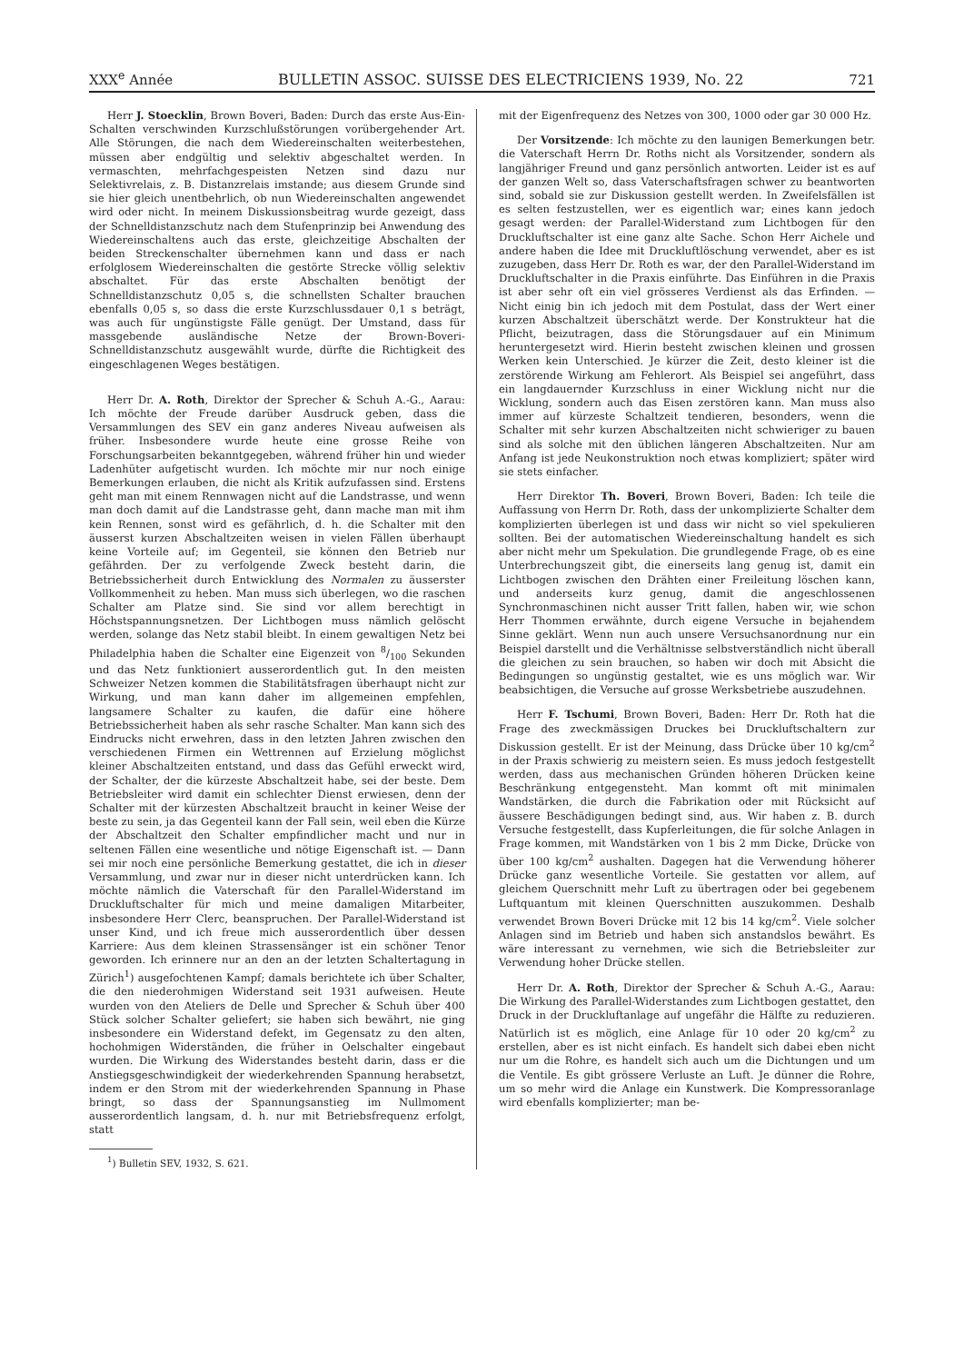XXX<sup>e</sup> Année BULLETIN ASSOC. SUISSE DES ELECTRICIENS 1939, No. 22 721
Herr J. Stoecklin, Brown Boveri, Baden: Durch das erste Aus-Ein-Schalten verschwinden Kurzschlußstörungen vorübergehender Art. Alle Störungen, die nach dem Wiedereinschalten weiterbestehen, müssen aber endgültig und selektiv abgeschaltet werden. In vermaschten, mehrfachgespeisten Netzen sind dazu nur Selektivrelais, z. B. Distanzrelais imstande; aus diesem Grunde sind sie hier gleich unentbehrlich, ob nun Wiedereinschalten angewendet wird oder nicht. In meinem Diskussionsbeitrag wurde gezeigt, dass der Schnelldistanzschutz nach dem Stufenprinzip bei Anwendung des Wiedereinschaltens auch das erste, gleichzeitige Abschalten der beiden Streckenschalter übernehmen kann und dass er nach erfolglosem Wiedereinschalten die gestörte Strecke völlig selektiv abschaltet. Für das erste Abschalten benötigt der Schnelldistanzschutz 0,05 s, die schnellsten Schalter brauchen ebenfalls 0,05 s, so dass die erste Kurzschlussdauer 0,1 s beträgt, was auch für ungünstigste Fälle genügt. Der Umstand, dass für massgebende ausländische Netze der Brown-Boveri-Schnelldistanzschutz ausgewählt wurde, dürfte die Richtigkeit des eingeschlagenen Weges bestätigen.
Herr Dr. A. Roth, Direktor der Sprecher & Schuh A.-G., Aarau: Ich möchte der Freude darüber Ausdruck geben, dass die Versammlungen des SEV ein ganz anderes Niveau aufweisen als früher. Insbesondere wurde heute eine grosse Reihe von Forschungsarbeiten bekanntgegeben, während früher hin und wieder Ladenhüter aufgetischt wurden. Ich möchte mir nur noch einige Bemerkungen erlauben, die nicht als Kritik aufzufassen sind. Erstens geht man mit einem Rennwagen nicht auf die Landstrasse, und wenn man doch damit auf die Landstrasse geht, dann mache man mit ihm kein Rennen, sonst wird es gefährlich, d. h. die Schalter mit den äusserst kurzen Abschaltzeiten weisen in vielen Fällen überhaupt keine Vorteile auf; im Gegenteil, sie können den Betrieb nur gefährden. Der zu verfolgende Zweck besteht darin, die Betriebssicherheit durch Entwicklung des Normalen zu äusserster Vollkommenheit zu heben. Man muss sich überlegen, wo die raschen Schalter am Platze sind. Sie sind vor allem berechtigt in Höchstspannungsnetzen. Der Lichtbogen muss nämlich gelöscht werden, solange das Netz stabil bleibt. In einem gewaltigen Netz bei Philadelphia haben die Schalter eine Eigenzeit von 8/100 Sekunden und das Netz funktioniert ausserordentlich gut. In den meisten Schweizer Netzen kommen die Stabilitätsfragen überhaupt nicht zur Wirkung, und man kann daher im allgemeinen empfehlen, langsamere Schalter zu kaufen, die dafür eine höhere Betriebssicherheit haben als sehr rasche Schalter. Man kann sich des Eindrucks nicht erwehren, dass in den letzten Jahren zwischen den verschiedenen Firmen ein Wettrennen auf Erzielung möglichst kleiner Abschaltzeiten entstand, und dass das Gefühl erweckt wird, der Schalter, der die kürzeste Abschaltzeit habe, sei der beste. Dem Betriebsleiter wird damit ein schlechter Dienst erwiesen, denn der Schalter mit der kürzesten Abschaltzeit braucht in keiner Weise der beste zu sein, ja das Gegenteil kann der Fall sein, weil eben die Kürze der Abschaltzeit den Schalter empfindlicher macht und nur in seltenen Fällen eine wesentliche und nötige Eigenschaft ist. — Dann sei mir noch eine persönliche Bemerkung gestattet, die ich in dieser Versammlung, und zwar nur in dieser nicht unterdrücken kann. Ich möchte nämlich die Vaterschaft für den Parallel-Widerstand im Druckluftschalter für mich und meine damaligen Mitarbeiter, insbesondere Herr Clerc, beanspruchen. Der Parallel-Widerstand ist unser Kind, und ich freue mich ausserordentlich über dessen Karriere: Aus dem kleinen Strassensänger ist ein schöner Tenor geworden. Ich erinnere nur an den an der letzten Schaltertagung in Zürich<sup>1</sup>) ausgefochtenen Kampf; damals berichtete ich über Schalter, die den niederohmigen Widerstand seit 1931 aufweisen. Heute wurden von den Ateliers de Delle und Sprecher & Schuh über 400 Stück solcher Schalter geliefert; sie haben sich bewährt, nie ging insbesondere ein Widerstand defekt, im Gegensatz zu den alten, hochohmigen Widerständen, die früher in Oelschalter eingebaut wurden. Die Wirkung des Widerstandes besteht darin, dass er die Anstiegsgeschwindigkeit der wiederkehrenden Spannung herabsetzt, indem er den Strom mit der wiederkehrenden Spannung in Phase bringt, so dass der Spannungsanstieg im Nullmoment ausserordentlich langsam, d. h. nur mit Betriebsfrequenz erfolgt, statt
<sup>1</sup>) Bulletin SEV, 1932, S. 621.
mit der Eigenfrequenz des Netzes von 300, 1000 oder gar 30 000 Hz.
Der Vorsitzende: Ich möchte zu den launigen Bemerkungen betr. die Vaterschaft Herrn Dr. Roths nicht als Vorsitzender, sondern als langjähriger Freund und ganz persönlich antworten. Leider ist es auf der ganzen Welt so, dass Vaterschaftsfragen schwer zu beantworten sind, sobald sie zur Diskussion gestellt werden. In Zweifelsfällen ist es selten festzustellen, wer es eigentlich war; eines kann jedoch gesagt werden: der Parallel-Widerstand zum Lichtbogen für den Druckluftschalter ist eine ganz alte Sache. Schon Herr Aichele und andere haben die Idee mit Druckluftlöschung verwendet, aber es ist zuzugeben, dass Herr Dr. Roth es war, der den Parallel-Widerstand im Druckluftschalter in die Praxis einführte. Das Einführen in die Praxis ist aber sehr oft ein viel grösseres Verdienst als das Erfinden. — Nicht einig bin ich jedoch mit dem Postulat, dass der Wert einer kurzen Abschaltzeit überschätzt werde. Der Konstrukteur hat die Pflicht, beizutragen, dass die Störungsdauer auf ein Minimum heruntergesetzt wird. Hierin besteht zwischen kleinen und grossen Werken kein Unterschied. Je kürzer die Zeit, desto kleiner ist die zerstörende Wirkung am Fehlerort. Als Beispiel sei angeführt, dass ein langdauernder Kurzschluss in einer Wicklung nicht nur die Wicklung, sondern auch das Eisen zerstören kann. Man muss also immer auf kürzeste Schaltzeit tendieren, besonders, wenn die Schalter mit sehr kurzen Abschaltzeiten nicht schwieriger zu bauen sind als solche mit den üblichen längeren Abschaltzeiten. Nur am Anfang ist jede Neukonstruktion noch etwas kompliziert; später wird sie stets einfacher.
Herr Direktor Th. Boveri, Brown Boveri, Baden: Ich teile die Auffassung von Herrn Dr. Roth, dass der unkomplizierte Schalter dem komplizierten überlegen ist und dass wir nicht so viel spekulieren sollten. Bei der automatischen Wiedereinschaltung handelt es sich aber nicht mehr um Spekulation. Die grundlegende Frage, ob es eine Unterbrechungszeit gibt, die einerseits lang genug ist, damit ein Lichtbogen zwischen den Drähten einer Freileitung löschen kann, und anderseits kurz genug, damit die angeschlossenen Synchronmaschinen nicht ausser Tritt fallen, haben wir, wie schon Herr Thommen erwähnte, durch eigene Versuche in bejahendem Sinne geklärt. Wenn nun auch unsere Versuchsanordnung nur ein Beispiel darstellt und die Verhältnisse selbstverständlich nicht überall die gleichen zu sein brauchen, so haben wir doch mit Absicht die Bedingungen so ungünstig gestaltet, wie es uns möglich war. Wir beabsichtigen, die Versuche auf grosse Werksbetriebe auszudehnen.
Herr F. Tschumi, Brown Boveri, Baden: Herr Dr. Roth hat die Frage des zweckmässigen Druckes bei Druckluftschaltern zur Diskussion gestellt. Er ist der Meinung, dass Drücke über 10 kg/cm<sup>2</sup> in der Praxis schwierig zu meistern seien. Es muss jedoch festgestellt werden, dass aus mechanischen Gründen höheren Drücken keine Beschränkung entgegensteht. Man kommt oft mit minimalen Wandstärken, die durch die Fabrikation oder mit Rücksicht auf äussere Beschädigungen bedingt sind, aus. Wir haben z. B. durch Versuche festgestellt, dass Kupferleitungen, die für solche Anlagen in Frage kommen, mit Wandstärken von 1 bis 2 mm Dicke, Drücke von über 100 kg/cm<sup>2</sup> aushalten. Dagegen hat die Verwendung höherer Drücke ganz wesentliche Vorteile. Sie gestatten vor allem, auf gleichem Querschnitt mehr Luft zu übertragen oder bei gegebenem Luftquantum mit kleinen Querschnitten auszukommen. Deshalb verwendet Brown Boveri Drücke mit 12 bis 14 kg/cm<sup>2</sup>. Viele solcher Anlagen sind im Betrieb und haben sich anstandslos bewährt. Es wäre interessant zu vernehmen, wie sich die Betriebsleiter zur Verwendung hoher Drücke stellen.
Herr Dr. A. Roth, Direktor der Sprecher & Schuh A.-G., Aarau: Die Wirkung des Parallel-Widerstandes zum Lichtbogen gestattet, den Druck in der Druckluftanlage auf ungefähr die Hälfte zu reduzieren. Natürlich ist es möglich, eine Anlage für 10 oder 20 kg/cm<sup>2</sup> zu erstellen, aber es ist nicht einfach. Es handelt sich dabei eben nicht nur um die Rohre, es handelt sich auch um die Dichtungen und um die Ventile. Es gibt grössere Verluste an Luft. Je dünner die Rohre, um so mehr wird die Anlage ein Kunstwerk. Die Kompressoranlage wird ebenfalls komplizierter; man be-